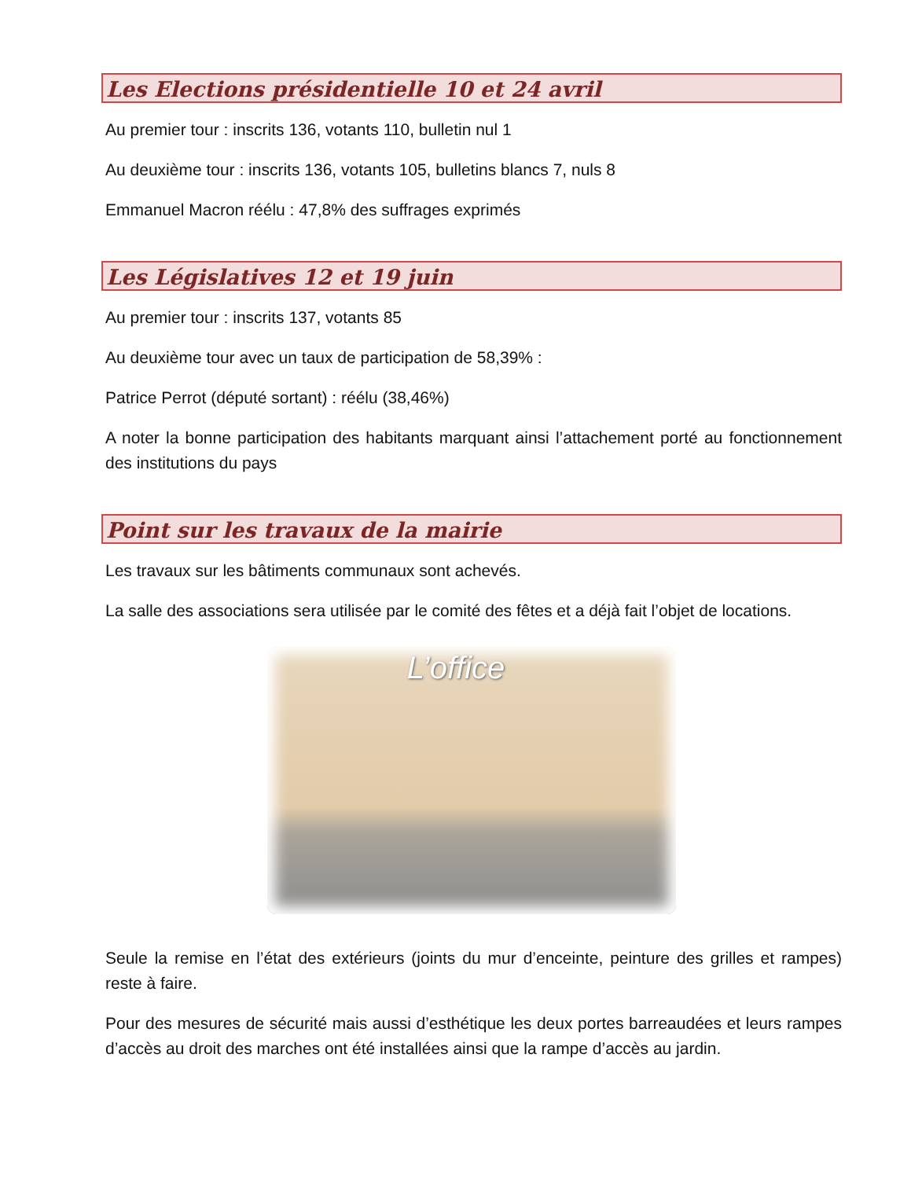Les Elections présidentielle 10 et 24 avril
Au premier tour : inscrits 136, votants 110, bulletin nul 1
Au deuxième tour : inscrits 136, votants 105, bulletins blancs 7, nuls 8
Emmanuel Macron réélu : 47,8% des suffrages exprimés
Les Législatives 12 et 19 juin
Au premier tour : inscrits 137, votants 85
Au deuxième tour avec un taux de participation de 58,39% :
Patrice Perrot (député sortant) : réélu (38,46%)
A noter la bonne participation des habitants marquant ainsi l’attachement porté au fonctionnement des institutions du pays
Point sur les travaux de la mairie
Les travaux sur les bâtiments communaux sont achevés.
La salle des associations sera utilisée par le comité des fêtes et a déjà fait l’objet de locations.
L’office
Seule la remise en l’état des extérieurs (joints du mur d’enceinte, peinture des grilles et rampes) reste à faire.
Pour des mesures de sécurité mais aussi d’esthétique les deux portes barreaudées et leurs rampes d’accès au droit des marches ont été installées ainsi que la rampe d’accès au jardin.